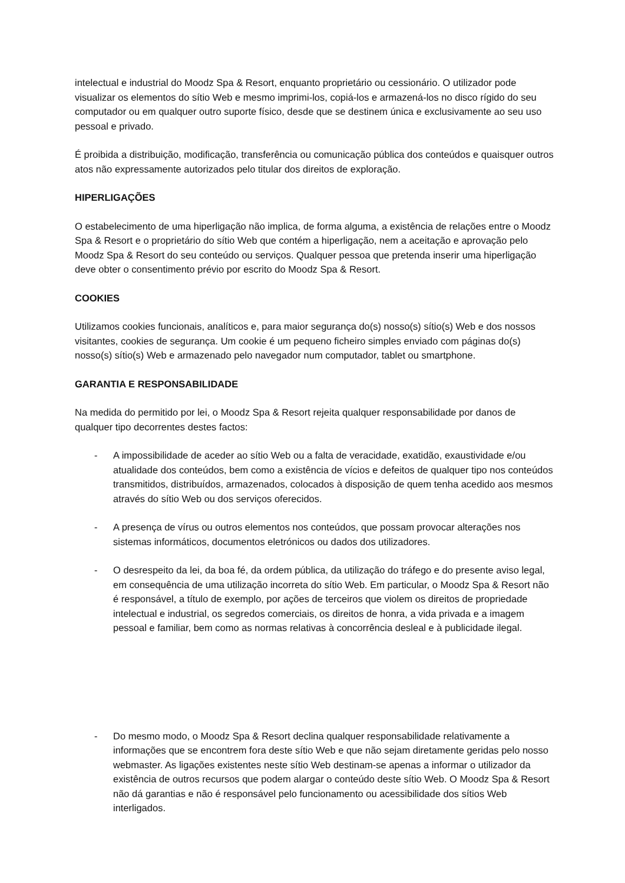intelectual e industrial do Moodz Spa & Resort, enquanto proprietário ou cessionário. O utilizador pode visualizar os elementos do sítio Web e mesmo imprimi-los, copiá-los e armazená-los no disco rígido do seu computador ou em qualquer outro suporte físico, desde que se destinem única e exclusivamente ao seu uso pessoal e privado.
É proibida a distribuição, modificação, transferência ou comunicação pública dos conteúdos e quaisquer outros atos não expressamente autorizados pelo titular dos direitos de exploração.
HIPERLIGAÇÕES
O estabelecimento de uma hiperligação não implica, de forma alguma, a existência de relações entre o Moodz Spa & Resort e o proprietário do sítio Web que contém a hiperligação, nem a aceitação e aprovação pelo Moodz Spa & Resort do seu conteúdo ou serviços. Qualquer pessoa que pretenda inserir uma hiperligação deve obter o consentimento prévio por escrito do Moodz Spa & Resort.
COOKIES
Utilizamos cookies funcionais, analíticos e, para maior segurança do(s) nosso(s) sítio(s) Web e dos nossos visitantes, cookies de segurança. Um cookie é um pequeno ficheiro simples enviado com páginas do(s) nosso(s) sítio(s) Web e armazenado pelo navegador num computador, tablet ou smartphone.
GARANTIA E RESPONSABILIDADE
Na medida do permitido por lei, o Moodz Spa & Resort rejeita qualquer responsabilidade por danos de qualquer tipo decorrentes destes factos:
- A impossibilidade de aceder ao sítio Web ou a falta de veracidade, exatidão, exaustividade e/ou atualidade dos conteúdos, bem como a existência de vícios e defeitos de qualquer tipo nos conteúdos transmitidos, distribuídos, armazenados, colocados à disposição de quem tenha acedido aos mesmos através do sítio Web ou dos serviços oferecidos.
- A presença de vírus ou outros elementos nos conteúdos, que possam provocar alterações nos sistemas informáticos, documentos eletrónicos ou dados dos utilizadores.
- O desrespeito da lei, da boa fé, da ordem pública, da utilização do tráfego e do presente aviso legal, em consequência de uma utilização incorreta do sítio Web. Em particular, o Moodz Spa & Resort não é responsável, a título de exemplo, por ações de terceiros que violem os direitos de propriedade intelectual e industrial, os segredos comerciais, os direitos de honra, a vida privada e a imagem pessoal e familiar, bem como as normas relativas à concorrência desleal e à publicidade ilegal.
- Do mesmo modo, o Moodz Spa & Resort declina qualquer responsabilidade relativamente a informações que se encontrem fora deste sítio Web e que não sejam diretamente geridas pelo nosso webmaster. As ligações existentes neste sítio Web destinam-se apenas a informar o utilizador da existência de outros recursos que podem alargar o conteúdo deste sítio Web. O Moodz Spa & Resort não dá garantias e não é responsável pelo funcionamento ou acessibilidade dos sítios Web interligados.